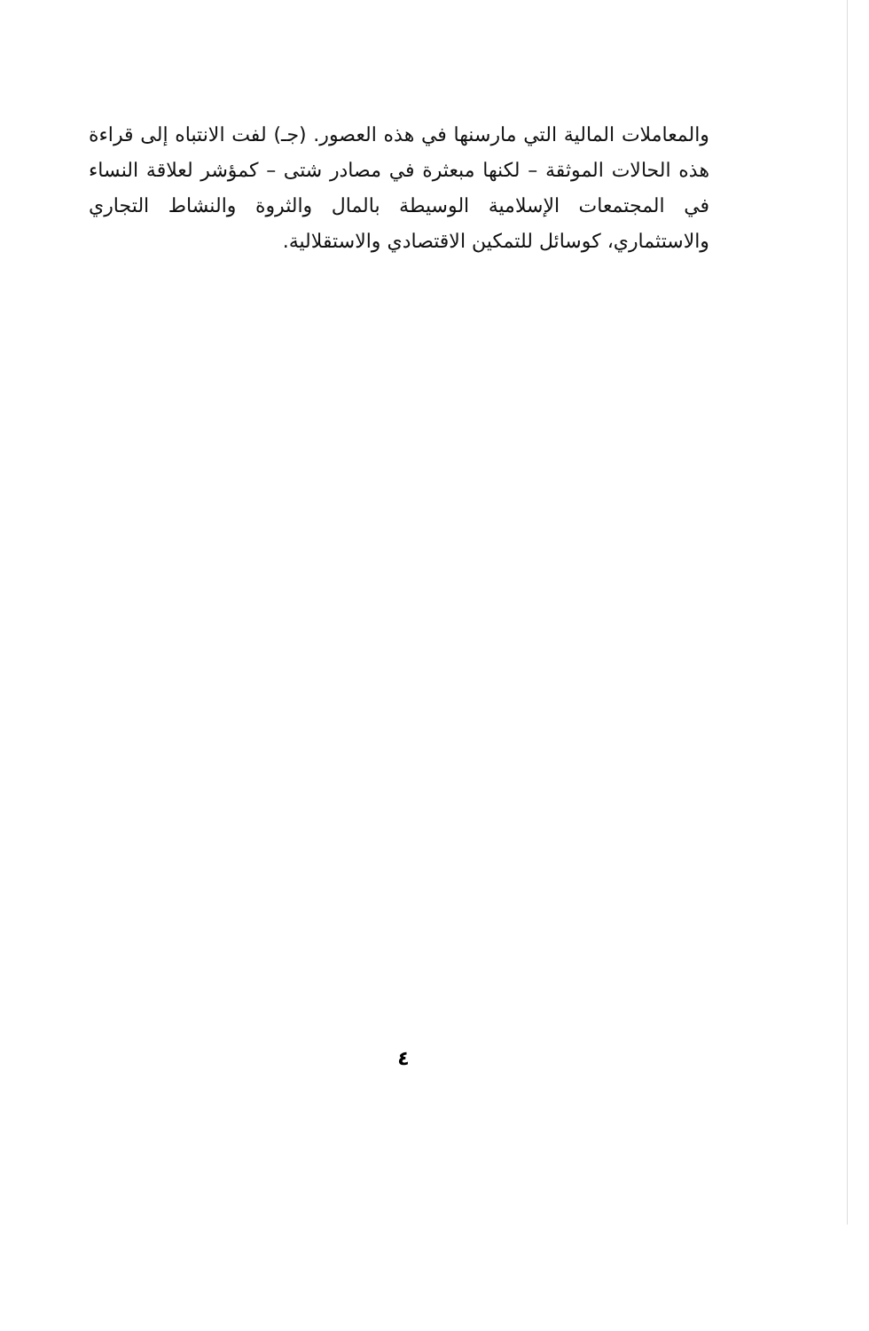والمعاملات المالية التي مارسنها في هذه العصور. (جـ) لفت الانتباه إلى قراءة هذه الحالات الموثقة – لكنها مبعثرة في مصادر شتى – كمؤشر لعلاقة النساء في المجتمعات الإسلامية الوسيطة بالمال والثروة والنشاط التجاري والاستثماري، كوسائل للتمكين الاقتصادي والاستقلالية.
٤